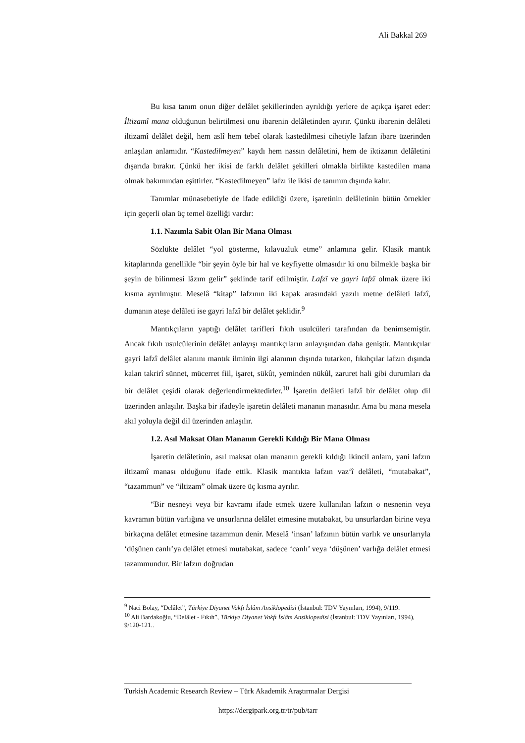Ali Bakkal 269
Bu kısa tanım onun diğer delâlet şekillerinden ayrıldığı yerlere de açıkça işaret eder: İltizamî mana olduğunun belirtilmesi onu ibarenin delâletinden ayırır. Çünkü ibarenin delâleti iltizamî delâlet değil, hem aslî hem tebeî olarak kastedilmesi cihetiyle lafzın ibare üzerinden anlaşılan anlamıdır. “Kastedilmeyen” kaydı hem nassın delâletini, hem de iktizanın delâletini dışarıda bırakır. Çünkü her ikisi de farklı delâlet şekilleri olmakla birlikte kastedilen mana olmak bakımından eşittirler. “Kastedilmeyen” lafzı ile ikisi de tanımın dışında kalır.
Tanımlar münasebetiyle de ifade edildiği üzere, işaretinin delâletinin bütün örnekler için geçerli olan üç temel özelliği vardır:
1.1. Nazımla Sabit Olan Bir Mana Olması
Sözlükte delâlet “yol gösterme, kılavuzluk etme” anlamına gelir. Klasik mantık kitaplarında genellikle “bir şeyin öyle bir hal ve keyfiyette olmasıdır ki onu bilmekle başka bir şeyin de bilinmesi lâzım gelir” şeklinde tarif edilmiştir. Lafzî ve gayri lafzî olmak üzere iki kısma ayrılmıştır. Meselâ “kitap” lafzının iki kapak arasındaki yazılı metne delâleti lafzî, dumanın ateşe delâleti ise gayri lafzî bir delâlet şeklidir.<sup>9</sup>
Mantıkçıların yaptığı delâlet tarifleri fıkıh usulcüleri tarafından da benimsemiştir. Ancak fıkıh usulcülerinin delâlet anlayışı mantıkçıların anlayışından daha geniştir. Mantıkçılar gayri lafzî delâlet alanını mantık ilminin ilgi alanının dışında tutarken, fıkıhçılar lafzın dışında kalan takrirî sünnet, mücerret fiil, işaret, sükût, yeminden nükûl, zaruret hali gibi durumları da bir delâlet çeşidi olarak değerlendirmektedirler.<sup>10</sup> İşaretin delâleti lafzî bir delâlet olup dil üzerinden anlaşılır. Başka bir ifadeyle işaretin delâleti mananın manasıdır. Ama bu mana mesela akıl yoluyla değil dil üzerinden anlaşılır.
1.2. Asıl Maksat Olan Mananın Gerekli Kıldığı Bir Mana Olması
İşaretin delâletinin, asıl maksat olan mananın gerekli kıldığı ikincil anlam, yani lafzın iltizamî manası olduğunu ifade ettik. Klasik mantıkta lafzın vaz‘î delâleti, “mutabakat”, “tazammun” ve “iltizam” olmak üzere üç kısma ayrılır.
“Bir nesneyi veya bir kavramı ifade etmek üzere kullanılan lafzın o nesnenin veya kavramın bütün varlığına ve unsurlarına delâlet etmesine mutabakat, bu unsurlardan birine veya birkaçına delâlet etmesine tazammun denir. Meselâ ‘insan’ lafzının bütün varlık ve unsurlarıyla ‘düşünen canlı’ya delâlet etmesi mutabakat, sadece ‘canlı’ veya ‘düşünen’ varlığa delâlet etmesi tazammundur. Bir lafzın doğrudan
<sup>9</sup> Naci Bolay, “Delâlet”, Türkiye Diyanet Vakfı İslâm Ansiklopedisi (İstanbul: TDV Yayınları, 1994), 9/119.
<sup>10</sup> Ali Bardakoğlu, “Delâlet - Fıkıh”, Türkiye Diyanet Vakfı İslâm Ansiklopedisi (İstanbul: TDV Yayınları, 1994), 9/120-121..
Turkish Academic Research Review – Türk Akademik Araştırmalar Dergisi
https://dergipark.org.tr/tr/pub/tarr